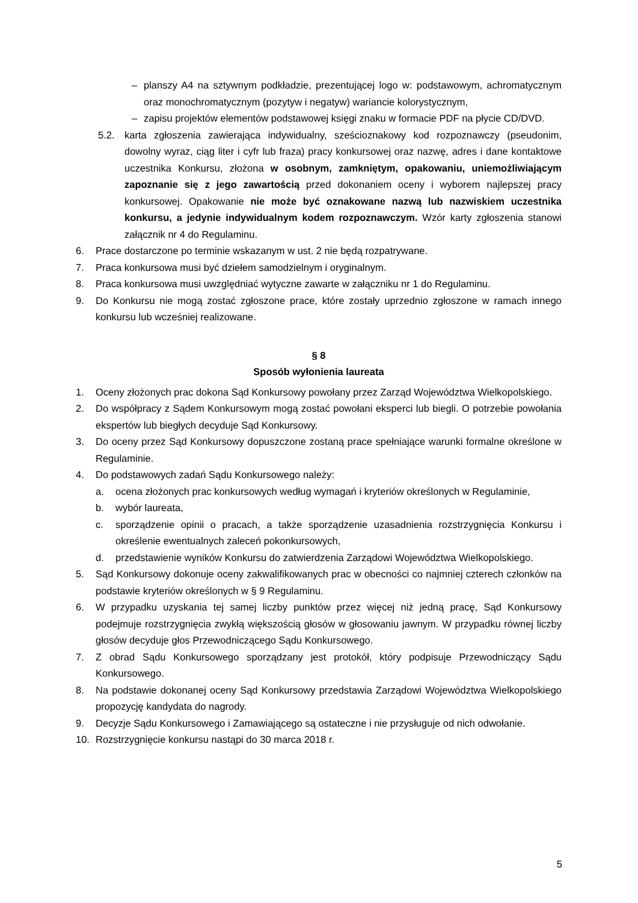– planszy A4 na sztywnym podkładzie, prezentującej logo w: podstawowym, achromatycznym oraz monochromatycznym (pozytyw i negatyw) wariancie kolorystycznym,
– zapisu projektów elementów podstawowej księgi znaku w formacie PDF na płycie CD/DVD.
5.2. karta zgłoszenia zawierająca indywidualny, sześcioznakowy kod rozpoznawczy (pseudonim, dowolny wyraz, ciąg liter i cyfr lub fraza) pracy konkursowej oraz nazwę, adres i dane kontaktowe uczestnika Konkursu, złożona w osobnym, zamkniętym, opakowaniu, uniemożliwiającym zapoznanie się z jego zawartością przed dokonaniem oceny i wyborem najlepszej pracy konkursowej. Opakowanie nie może być oznakowane nazwą lub nazwiskiem uczestnika konkursu, a jedynie indywidualnym kodem rozpoznawczym. Wzór karty zgłoszenia stanowi załącznik nr 4 do Regulaminu.
6. Prace dostarczone po terminie wskazanym w ust. 2 nie będą rozpatrywane.
7. Praca konkursowa musi być dziełem samodzielnym i oryginalnym.
8. Praca konkursowa musi uwzględniać wytyczne zawarte w załączniku nr 1 do Regulaminu.
9. Do Konkursu nie mogą zostać zgłoszone prace, które zostały uprzednio zgłoszone w ramach innego konkursu lub wcześniej realizowane.
§ 8
Sposób wyłonienia laureata
1. Oceny złożonych prac dokona Sąd Konkursowy powołany przez Zarząd Województwa Wielkopolskiego.
2. Do współpracy z Sądem Konkursowym mogą zostać powołani eksperci lub biegli. O potrzebie powołania ekspertów lub biegłych decyduje Sąd Konkursowy.
3. Do oceny przez Sąd Konkursowy dopuszczone zostaną prace spełniające warunki formalne określone w Regulaminie.
4. Do podstawowych zadań Sądu Konkursowego należy:
a. ocena złożonych prac konkursowych według wymagań i kryteriów określonych w Regulaminie,
b. wybór laureata,
c. sporządzenie opinii o pracach, a także sporządzenie uzasadnienia rozstrzygnięcia Konkursu i określenie ewentualnych zaleceń pokonkursowych,
d. przedstawienie wyników Konkursu do zatwierdzenia Zarządowi Województwa Wielkopolskiego.
5. Sąd Konkursowy dokonuje oceny zakwalifikowanych prac w obecności co najmniej czterech członków na podstawie kryteriów określonych w § 9 Regulaminu.
6. W przypadku uzyskania tej samej liczby punktów przez więcej niż jedną pracę, Sąd Konkursowy podejmuje rozstrzygnięcia zwykłą większością głosów w głosowaniu jawnym. W przypadku równej liczby głosów decyduje głos Przewodniczącego Sądu Konkursowego.
7. Z obrad Sądu Konkursowego sporządzany jest protokół, który podpisuje Przewodniczący Sądu Konkursowego.
8. Na podstawie dokonanej oceny Sąd Konkursowy przedstawia Zarządowi Województwa Wielkopolskiego propozycję kandydata do nagrody.
9. Decyzje Sądu Konkursowego i Zamawiającego są ostateczne i nie przysługuje od nich odwołanie.
10. Rozstrzygnięcie konkursu nastąpi do 30 marca 2018 r.
5